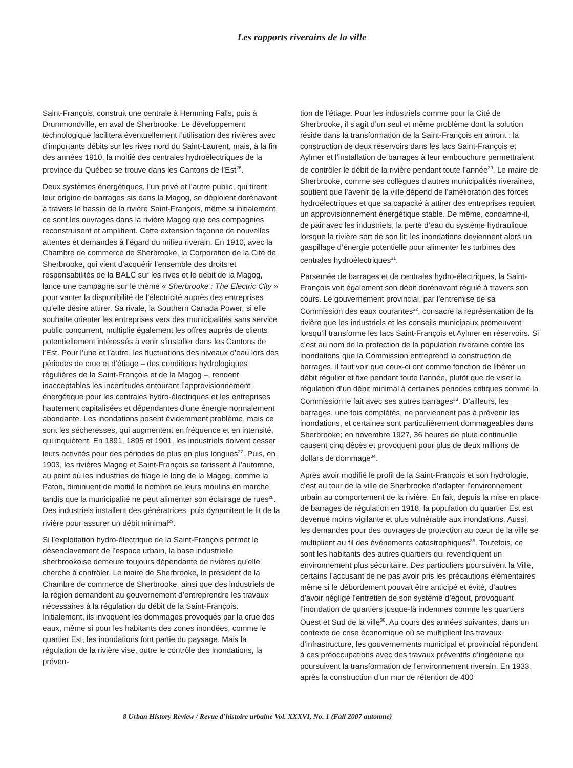Les rapports riverains de la ville
Saint-François, construit une centrale à Hemming Falls, puis à Drummondville, en aval de Sherbrooke. Le développement technologique facilitera éventuellement l’utilisation des rivières avec d’importants débits sur les rives nord du Saint-Laurent, mais, à la fin des années 1910, la moitié des centrales hydroélectriques de la province du Québec se trouve dans les Cantons de l’Est<sup>26</sup>.
Deux systèmes énergétiques, l’un privé et l’autre public, qui tirent leur origine de barrages sis dans la Magog, se déploient dorénavant à travers le bassin de la rivière Saint-François, même si initialement, ce sont les ouvrages dans la rivière Magog que ces compagnies reconstruisent et amplifient. Cette extension façonne de nouvelles attentes et demandes à l’égard du milieu riverain. En 1910, avec la Chambre de commerce de Sherbrooke, la Corporation de la Cité de Sherbrooke, qui vient d’acquérir l’ensemble des droits et responsabilités de la BALC sur les rives et le débit de la Magog, lance une campagne sur le thème « Sherbrooke : The Electric City » pour vanter la disponibilité de l’électricité auprès des entreprises qu’elle désire attirer. Sa rivale, la Southern Canada Power, si elle souhaite orienter les entreprises vers des municipalités sans service public concurrent, multiplie également les offres auprès de clients potentiellement intéressés à venir s’installer dans les Cantons de l’Est. Pour l’une et l’autre, les fluctuations des niveaux d’eau lors des périodes de crue et d’étiage – des conditions hydrologiques régulières de la Saint-François et de la Magog –, rendent inacceptables les incertitudes entourant l’approvisionnement énergétique pour les centrales hydro-électriques et les entreprises hautement capitalisées et dépendantes d’une énergie normalement abondante. Les inondations posent évidemment problème, mais ce sont les sécheresses, qui augmentent en fréquence et en intensité, qui inquiètent. En 1891, 1895 et 1901, les industriels doivent cesser leurs activités pour des périodes de plus en plus longues<sup>27</sup>. Puis, en 1903, les rivières Magog et Saint-François se tarissent à l’automne, au point où les industries de filage le long de la Magog, comme la Paton, diminuent de moitié le nombre de leurs moulins en marche, tandis que la municipalité ne peut alimenter son éclairage de rues<sup>28</sup>. Des industriels installent des génératrices, puis dynamitent le lit de la rivière pour assurer un débit minimal<sup>29</sup>.
Si l’exploitation hydro-électrique de la Saint-François permet le désenclavement de l’espace urbain, la base industrielle sherbrookoise demeure toujours dépendante de rivières qu’elle cherche à contrôler. Le maire de Sherbrooke, le président de la Chambre de commerce de Sherbrooke, ainsi que des industriels de la région demandent au gouvernement d’entreprendre les travaux nécessaires à la régulation du débit de la Saint-François. Initialement, ils invoquent les dommages provoqués par la crue des eaux, même si pour les habitants des zones inondées, comme le quartier Est, les inondations font partie du paysage. Mais la régulation de la rivière vise, outre le contrôle des inondations, la préven-
tion de l’étiage. Pour les industriels comme pour la Cité de Sherbrooke, il s’agit d’un seul et même problème dont la solution réside dans la transformation de la Saint-François en amont : la construction de deux réservoirs dans les lacs Saint-François et Aylmer et l’installation de barrages à leur embouchure permettraient de contrôler le débit de la rivière pendant toute l’année<sup>30</sup>. Le maire de Sherbrooke, comme ses collègues d’autres municipalités riveraines, soutient que l’avenir de la ville dépend de l’amélioration des forces hydroélectriques et que sa capacité à attirer des entreprises requiert un approvisionnement énergétique stable. De même, condamne-il, de pair avec les industriels, la perte d’eau du système hydraulique lorsque la rivière sort de son lit; les inondations deviennent alors un gaspillage d’énergie potentielle pour alimenter les turbines des centrales hydroélectriques<sup>31</sup>.
Parsemée de barrages et de centrales hydro-électriques, la Saint-François voit également son débit dorénavant régulé à travers son cours. Le gouvernement provincial, par l’entremise de sa Commission des eaux courantes<sup>32</sup>, consacre la représentation de la rivière que les industriels et les conseils municipaux promeuvent lorsqu’il transforme les lacs Saint-François et Aylmer en réservoirs. Si c’est au nom de la protection de la population riveraine contre les inondations que la Commission entreprend la construction de barrages, il faut voir que ceux-ci ont comme fonction de libérer un débit régulier et fixe pendant toute l’année, plutôt que de viser la régulation d’un débit minimal à certaines périodes critiques comme la Commission le fait avec ses autres barrages<sup>33</sup>. D’ailleurs, les barrages, une fois complétés, ne parviennent pas à prévenir les inondations, et certaines sont particulièrement dommageables dans Sherbrooke; en novembre 1927, 36 heures de pluie continuelle causent cinq décès et provoquent pour plus de deux millions de dollars de dommage<sup>34</sup>.
Après avoir modifié le profil de la Saint-François et son hydrologie, c’est au tour de la ville de Sherbrooke d’adapter l’environnement urbain au comportement de la rivière. En fait, depuis la mise en place de barrages de régulation en 1918, la population du quartier Est est devenue moins vigilante et plus vulnérable aux inondations. Aussi, les demandes pour des ouvrages de protection au cœur de la ville se multiplient au fil des événements catastrophiques<sup>35</sup>. Toutefois, ce sont les habitants des autres quartiers qui revendiquent un environnement plus sécuritaire. Des particuliers poursuivent la Ville, certains l’accusant de ne pas avoir pris les précautions élémentaires même si le débordement pouvait être anticipé et évité, d’autres d’avoir négligé l’entretien de son système d’égout, provoquant l’inondation de quartiers jusque-là indemnes comme les quartiers Ouest et Sud de la ville<sup>36</sup>. Au cours des années suivantes, dans un contexte de crise économique où se multiplient les travaux d’infrastructure, les gouvernements municipal et provincial répondent à ces préoccupations avec des travaux préventifs d’ingénierie qui poursuivent la transformation de l’environnement riverain. En 1933, après la construction d’un mur de rétention de 400
8 Urban History Review / Revue d’histoire urbaine Vol. XXXVI, No. 1 (Fall 2007 automne)